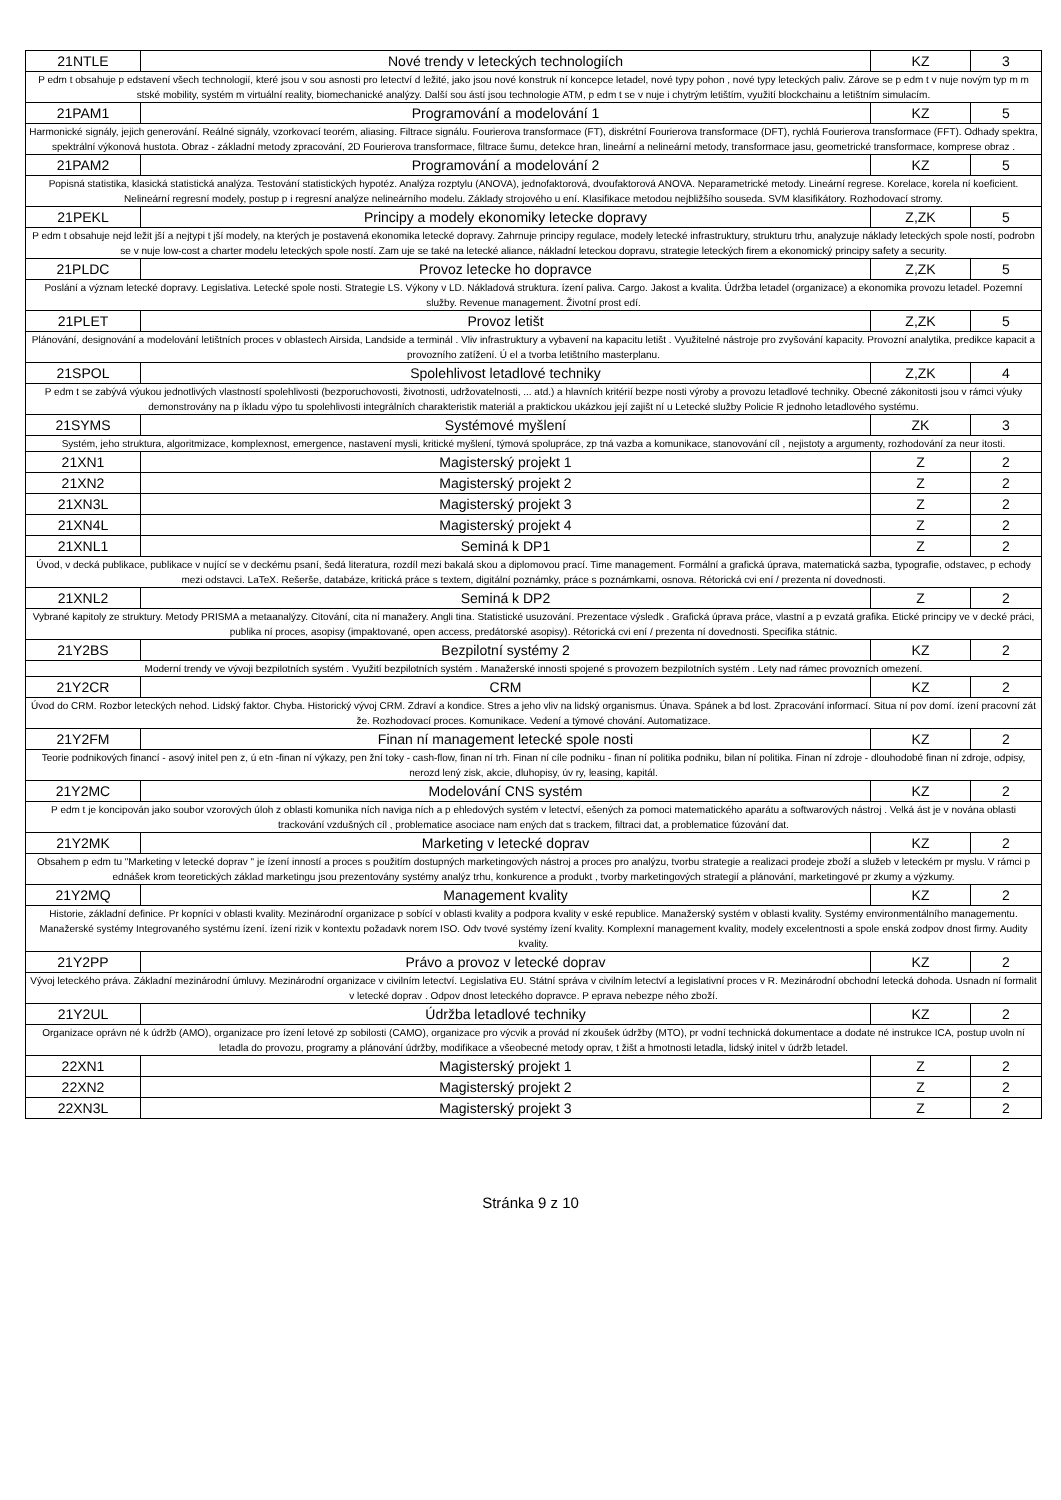| 21NTLE | Nové trendy v leteckých technologiích | KZ | 3 |
| P edm t obsahuje p edstavení všech technologií, které jsou v sou asnosti pro letectví d ležité, jako jsou nové konstruk ní koncepce letadel, nové typy pohon , nové typy leteckých paliv. Zárove se p edm t v nuje novým typ m m stské mobility, systém m virtuální reality, biomechanické analýzy. Další sou ástí jsou technologie ATM, p edm t se v nuje i chytrým letištím, využití blockchainu a letištním simulacím. | | | |
| 21PAM1 | Programování a modelování 1 | KZ | 5 |
| Harmonické signály, jejich generování. Reálné signály, vzorkovací teorém, aliasing. Filtrace signálu. Fourierova transformace (FT), diskrétní Fourierova transformace (DFT), rychlá Fourierova transformace (FFT). Odhady spektra, spektrální výkonová hustota. Obraz - základní metody zpracování, 2D Fourierova transformace, filtrace šumu, detekce hran, lineární a nelineární metody, transformace jasu, geometrické transformace, komprese obraz . | | | |
| 21PAM2 | Programování a modelování 2 | KZ | 5 |
| Popisná statistika, klasická statistická analýza. Testování statistických hypotéz. Analýza rozptylu (ANOVA), jednofaktorová, dvoufaktorová ANOVA. Neparametrické metody. Lineární regrese. Korelace, korela ní koeficient. Nelineární regresní modely, postup p i regresní analýze nelineárního modelu. Základy strojového u ení. Klasifikace metodou nejbližšího souseda. SVM klasifikátory. Rozhodovací stromy. | | | |
| 21PEKL | Principy a modely ekonomiky letecke dopravy | Z,ZK | 5 |
| P edm t obsahuje nejd ležit jší a nejtypi t jší modely, na kterých je postavená ekonomika letecké dopravy. Zahrnuje principy regulace, modely letecké infrastruktury, strukturu trhu, analyzuje náklady leteckých spole ností, podrobn se v nuje low-cost a charter modelu leteckých spole ností. Zam uje se také na letecké aliance, nákladní leteckou dopravu, strategie leteckých firem a ekonomický principy safety a security. | | | |
| 21PLDC | Provoz letecke ho dopravce | Z,ZK | 5 |
| Poslání a význam letecké dopravy. Legislativa. Letecké spole nosti. Strategie LS. Výkony v LD. Nákladová struktura. ízení paliva. Cargo. Jakost a kvalita. Údržba letadel (organizace) a ekonomika provozu letadel. Pozemní služby. Revenue management. Životní prost edí. | | | |
| 21PLET | Provoz letišt | Z,ZK | 5 |
| Plánování, designování a modelování letištních proces v oblastech Airsida, Landside a terminál . Vliv infrastruktury a vybavení na kapacitu letišt . Využitelné nástroje pro zvyšování kapacity. Provozní analytika, predikce kapacit a provozního zatížení. Ú el a tvorba letištního masterplanu. | | | |
| 21SPOL | Spolehlivost letadlové techniky | Z,ZK | 4 |
| P edm t se zabývá výukou jednotlivých vlastností spolehlivosti (bezporuchovosti, životnosti, udržovatelnosti, ... atd.) a hlavních kritérií bezpe nosti výroby a provozu letadlové techniky. Obecné zákonitosti jsou v rámci výuky demonstrovány na p íkladu výpo tu spolehlivosti integrálních charakteristik materiál a praktickou ukázkou její zajišt ní u Letecké služby Policie R jednoho letadlového systému. | | | |
| 21SYMS | Systémové myšlení | ZK | 3 |
| Systém, jeho struktura, algoritmizace, komplexnost, emergence, nastavení mysli, kritické myšlení, týmová spolupráce, zp tná vazba a komunikace, stanovování cíl , nejistoty a argumenty, rozhodování za neur itosti. | | | |
| 21XN1 | Magisterský projekt 1 | Z | 2 |
| 21XN2 | Magisterský projekt 2 | Z | 2 |
| 21XN3L | Magisterský projekt 3 | Z | 2 |
| 21XN4L | Magisterský projekt 4 | Z | 2 |
| 21XNL1 | Seminá k DP1 | Z | 2 |
| Úvod, v decká publikace, publikace v nující se v deckému psaní, šedá literatura, rozdíl mezi bakalá skou a diplomovou prací. Time management. Formální a grafická úprava, matematická sazba, typografie, odstavec, p echody mezi odstavci. LaTeX. Rešerše, databáze, kritická práce s textem, digitální poznámky, práce s poznámkami, osnova. Rétorická cvi ení / prezenta ní dovednosti. | | | |
| 21XNL2 | Seminá k DP2 | Z | 2 |
| Vybrané kapitoly ze struktury. Metody PRISMA a metaanalýzy. Citování, cita ní manažery. Angli tina. Statistické usuzování. Prezentace výsledk . Grafická úprava práce, vlastní a p evzatá grafika. Etické principy ve v decké práci, publika ní proces, asopisy (impaktované, open access, predátorské asopisy). Rétorická cvi ení / prezenta ní dovednosti. Specifika státnic. | | | |
| 21Y2BS | Bezpilotní systémy 2 | KZ | 2 |
| Moderní trendy ve vývoji bezpilotních systém . Využití bezpilotních systém . Manažerské innosti spojené s provozem bezpilotních systém . Lety nad rámec provozních omezení. | | | |
| 21Y2CR | CRM | KZ | 2 |
| Úvod do CRM. Rozbor leteckých nehod. Lidský faktor. Chyba. Historický vývoj CRM. Zdraví a kondice. Stres a jeho vliv na lidský organismus. Únava. Spánek a bd lost. Zpracování informací. Situa ní pov domí. ízení pracovní zát že. Rozhodovací proces. Komunikace. Vedení a týmové chování. Automatizace. | | | |
| 21Y2FM | Finan ní management letecké spole nosti | KZ | 2 |
| Teorie podnikových financí - asový initel pen z, ú etn -finan ní výkazy, pen žní toky - cash-flow, finan ní trh. Finan ní cíle podniku - finan ní politika podniku, bilan ní politika. Finan ní zdroje - dlouhodobé finan ní zdroje, odpisy, nerozd lený zisk, akcie, dluhopisy, úv ry, leasing, kapitál. | | | |
| 21Y2MC | Modelování CNS systém | KZ | 2 |
| P edm t je koncipován jako soubor vzorových úloh z oblasti komunika ních naviga ních a p ehledových systém v letectví, ešených za pomoci matematického aparátu a softwarových nástroj . Velká ást je v nována oblasti trackování vzdušných cíl , problematice asociace nam ených dat s trackem, filtraci dat, a problematice fúzování dat. | | | |
| 21Y2MK | Marketing v letecké doprav | KZ | 2 |
| Obsahem p edm tu "Marketing v letecké doprav " je ízení inností a proces s použitím dostupných marketingových nástroj a proces pro analýzu, tvorbu strategie a realizaci prodeje zboží a služeb v leteckém pr myslu. V rámci p ednášek krom teoretických základ marketingu jsou prezentovány systémy analýz trhu, konkurence a produkt , tvorby marketingových strategií a plánování, marketingové pr zkumy a výzkumy. | | | |
| 21Y2MQ | Management kvality | KZ | 2 |
| Historie, základní definice. Pr kopníci v oblasti kvality. Mezinárodní organizace p sobící v oblasti kvality a podpora kvality v eské republice. Manažerský systém v oblasti kvality. Systémy environmentálního managementu. Manažerské systémy Integrovaného systému ízení. ízení rizik v kontextu požadavk norem ISO. Odv tvové systémy ízení kvality. Komplexní management kvality, modely excelentnosti a spole enská zodpov dnost firmy. Audity kvality. | | | |
| 21Y2PP | Právo a provoz v letecké doprav | KZ | 2 |
| Vývoj leteckého práva. Základní mezinárodní úmluvy. Mezinárodní organizace v civilním letectví. Legislativa EU. Státní správa v civilním letectví a legislativní proces v R. Mezinárodní obchodní letecká dohoda. Usnadn ní formalit v letecké doprav . Odpov dnost leteckého dopravce. P eprava nebezpe ného zboží. | | | |
| 21Y2UL | Údržba letadlové techniky | KZ | 2 |
| Organizace oprávn né k údržb (AMO), organizace pro ízení letové zp sobilosti (CAMO), organizace pro výcvik a provád ní zkoušek údržby (MTO), pr vodní technická dokumentace a dodate né instrukce ICA, postup uvoln ní letadla do provozu, programy a plánování údržby, modifikace a všeobecné metody oprav, t žišt a hmotnosti letadla, lidský initel v údržb letadel. | | | |
| 22XN1 | Magisterský projekt 1 | Z | 2 |
| 22XN2 | Magisterský projekt 2 | Z | 2 |
| 22XN3L | Magisterský projekt 3 | Z | 2 |
Stránka 9 z 10